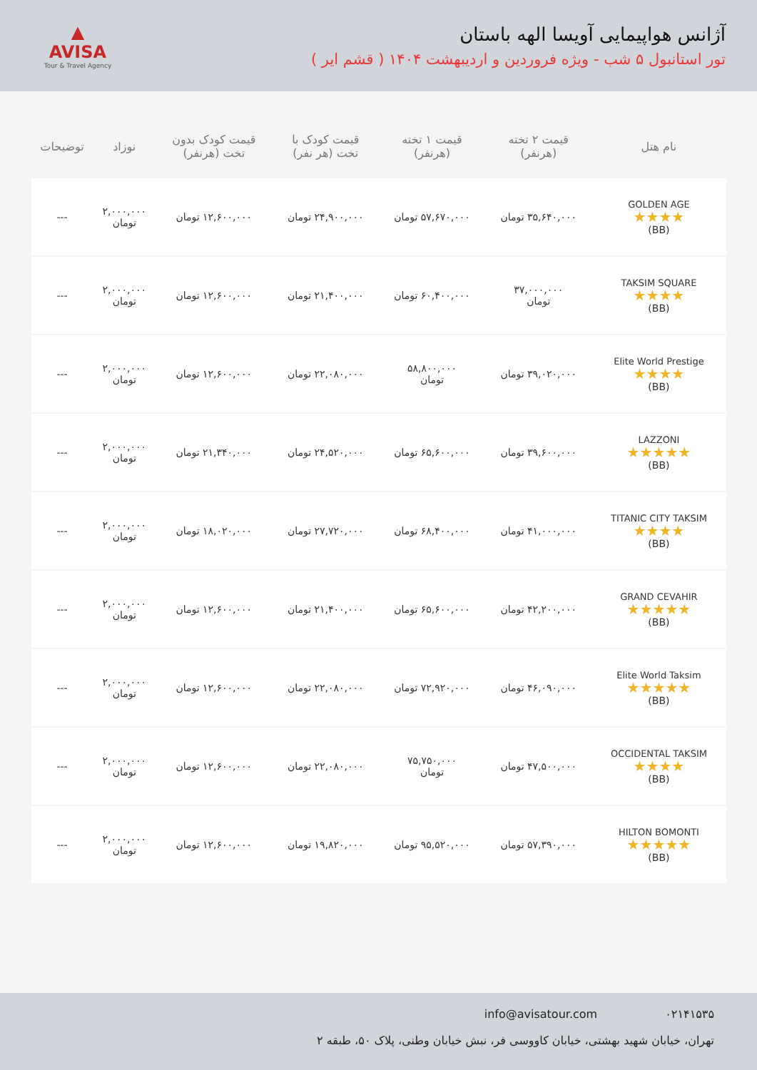▲
AVISA
Tour & Travel Agency
آژانس هواپیمایی آویسا الهه باستان
تور استانبول ۵ شب - ویژه فروردین و اردیبهشت ۱۴۰۴ ( قشم ایر )
| نام هتل | قیمت ۲ تخته (هرنفر) | قیمت ۱ تخته (هرنفر) | قیمت کودک با تخت (هر نفر) | قیمت کودک بدون تخت (هرنفر) | نوزاد | توضیحات |
| --- | --- | --- | --- | --- | --- | --- |
| GOLDEN AGE ★★★★ (BB) | ۳۵,۶۴۰,۰۰۰ تومان | ۵۷,۶۷۰,۰۰۰ تومان | ۲۴,۹۰۰,۰۰۰ تومان | ۱۲,۶۰۰,۰۰۰ تومان | ۲,۰۰۰,۰۰۰ تومان | --- |
| TAKSIM SQUARE ★★★★ (BB) | ۳۷,۰۰۰,۰۰۰ تومان | ۶۰,۴۰۰,۰۰۰ تومان | ۲۱,۴۰۰,۰۰۰ تومان | ۱۲,۶۰۰,۰۰۰ تومان | ۲,۰۰۰,۰۰۰ تومان | --- |
| Elite World Prestige ★★★★ (BB) | ۳۹,۰۲۰,۰۰۰ تومان | ۵۸,۸۰۰,۰۰۰ تومان | ۲۲,۰۸۰,۰۰۰ تومان | ۱۲,۶۰۰,۰۰۰ تومان | ۲,۰۰۰,۰۰۰ تومان | --- |
| LAZZONI ★★★★★ (BB) | ۳۹,۶۰۰,۰۰۰ تومان | ۶۵,۶۰۰,۰۰۰ تومان | ۲۴,۵۲۰,۰۰۰ تومان | ۲۱,۳۴۰,۰۰۰ تومان | ۲,۰۰۰,۰۰۰ تومان | --- |
| TITANIC CITY TAKSIM ★★★★ (BB) | ۴۱,۰۰۰,۰۰۰ تومان | ۶۸,۴۰۰,۰۰۰ تومان | ۲۷,۷۲۰,۰۰۰ تومان | ۱۸,۰۲۰,۰۰۰ تومان | ۲,۰۰۰,۰۰۰ تومان | --- |
| GRAND CEVAHIR ★★★★★ (BB) | ۴۲,۲۰۰,۰۰۰ تومان | ۶۵,۶۰۰,۰۰۰ تومان | ۲۱,۴۰۰,۰۰۰ تومان | ۱۲,۶۰۰,۰۰۰ تومان | ۲,۰۰۰,۰۰۰ تومان | --- |
| Elite World Taksim ★★★★★ (BB) | ۴۶,۰۹۰,۰۰۰ تومان | ۷۲,۹۲۰,۰۰۰ تومان | ۲۲,۰۸۰,۰۰۰ تومان | ۱۲,۶۰۰,۰۰۰ تومان | ۲,۰۰۰,۰۰۰ تومان | --- |
| OCCIDENTAL TAKSIM ★★★★ (BB) | ۴۷,۵۰۰,۰۰۰ تومان | ۷۵,۷۵۰,۰۰۰ تومان | ۲۲,۰۸۰,۰۰۰ تومان | ۱۲,۶۰۰,۰۰۰ تومان | ۲,۰۰۰,۰۰۰ تومان | --- |
| HILTON BOMONTI ★★★★★ (BB) | ۵۷,۳۹۰,۰۰۰ تومان | ۹۵,۵۲۰,۰۰۰ تومان | ۱۹,۸۲۰,۰۰۰ تومان | ۱۲,۶۰۰,۰۰۰ تومان | ۲,۰۰۰,۰۰۰ تومان | --- |
۰۲۱۴۱۵۳۵ info@avisatour.com
تهران، خیابان شهید بهشتی، خیابان کاووسی فر، نبش خیابان وطنی، پلاک ۵۰، طبقه ۲